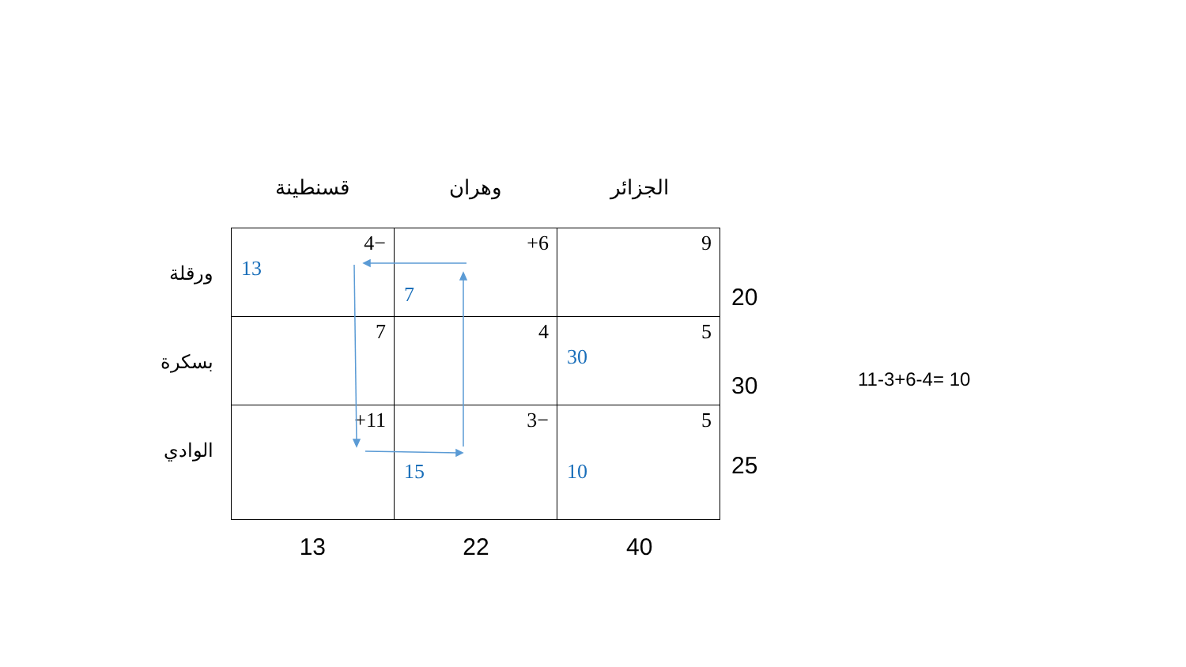الجزائر وهران قسنطينة
ورقلة
بسكرة
الوادي
| 4− 13 | +6 7 | 9 |
| 7 | 4 | 5 30 |
| +11 | 3− 15 | 5 10 |
20
30
25
13 22 40
11-3+6-4= 10